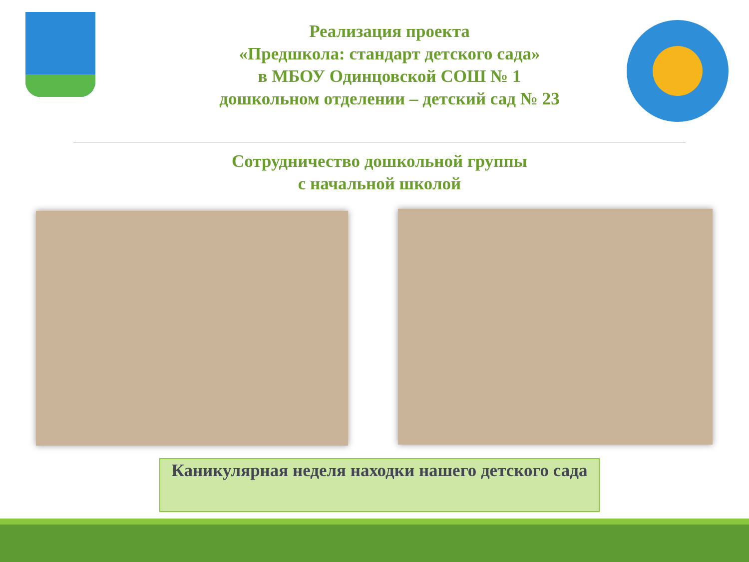Реализация проекта
«Предшкола: стандарт детского сада»
в МБОУ Одинцовской СОШ № 1
дошкольном отделении – детский сад № 23
Сотрудничество дошкольной группы
с начальной школой
Каникулярная неделя находки нашего детского сада